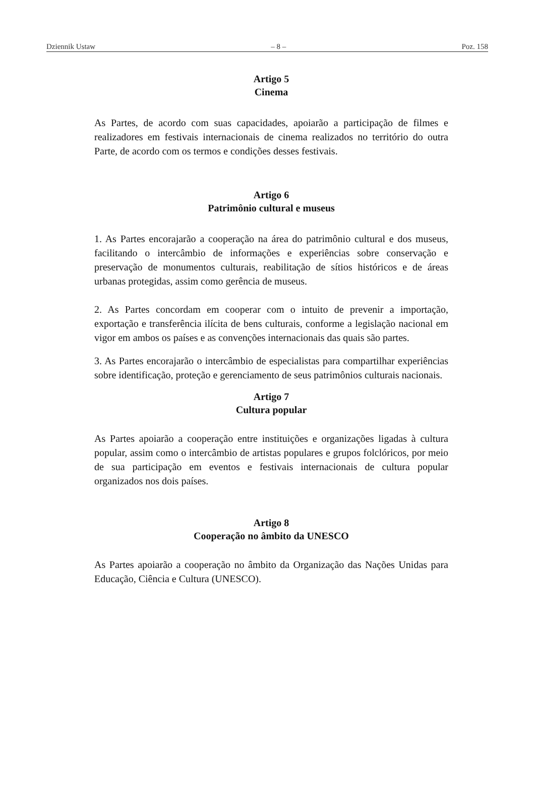Dziennik Ustaw – 8 – Poz. 158
Artigo 5
Cinema
As Partes, de acordo com suas capacidades, apoiarão a participação de filmes e realizadores em festivais internacionais de cinema realizados no território do outra Parte, de acordo com os termos e condições desses festivais.
Artigo 6
Patrimônio cultural e museus
1. As Partes encorajarão a cooperação na área do patrimônio cultural e dos museus, facilitando o intercâmbio de informações e experiências sobre conservação e preservação de monumentos culturais, reabilitação de sítios históricos e de áreas urbanas protegidas, assim como gerência de museus.
2. As Partes concordam em cooperar com o intuito de prevenir a importação, exportação e transferência ilícita de bens culturais, conforme a legislação nacional em vigor em ambos os países e as convenções internacionais das quais são partes.
3. As Partes encorajarão o intercâmbio de especialistas para compartilhar experiências sobre identificação, proteção e gerenciamento de seus patrimônios culturais nacionais.
Artigo 7
Cultura popular
As Partes apoiarão a cooperação entre instituições e organizações ligadas à cultura popular, assim como o intercâmbio de artistas populares e grupos folclóricos, por meio de sua participação em eventos e festivais internacionais de cultura popular organizados nos dois países.
Artigo 8
Cooperação no âmbito da UNESCO
As Partes apoiarão a cooperação no âmbito da Organização das Nações Unidas para Educação, Ciência e Cultura (UNESCO).